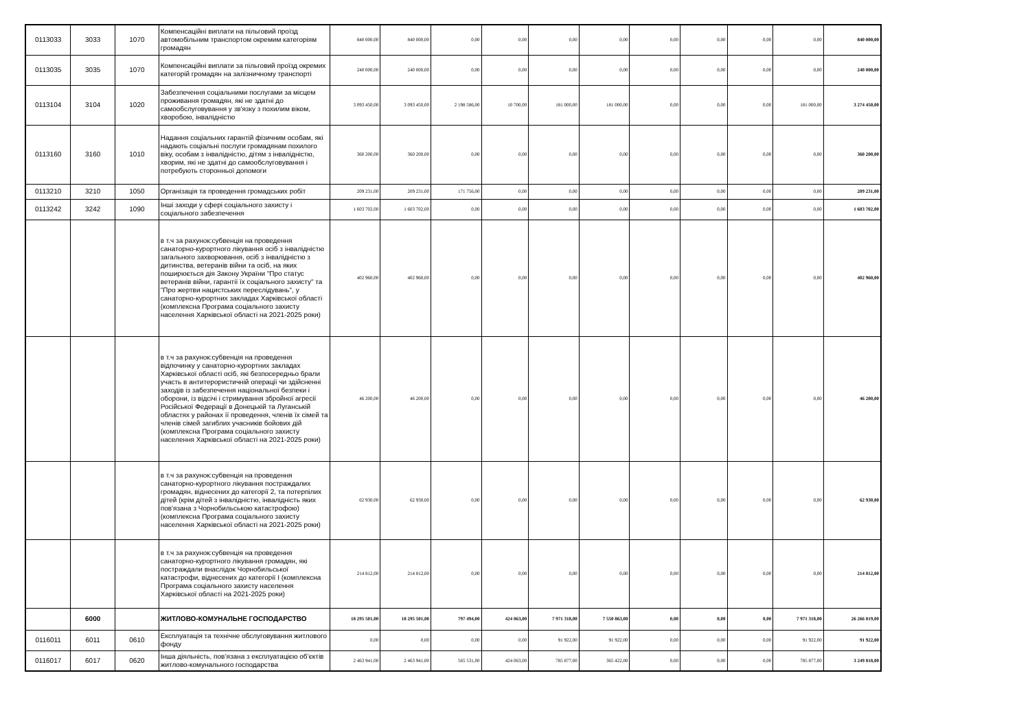| 0113033 | 3033 | 1070 | Компенсаційні виплати на пільговий проїзд автомобільним транспортом окремим категоріям громадян | 840 000,00 | 840 000,00 | 0,00 | 0,00 | 0,00 | 0,00 | 0,00 | 0,00 | 0,00 | 0,00 | 840 000,00 |
| 0113035 | 3035 | 1070 | Компенсаційні виплати за пільговий проїзд окремих категорій громадян на залізничному транспорті | 240 000,00 | 240 000,00 | 0,00 | 0,00 | 0,00 | 0,00 | 0,00 | 0,00 | 0,00 | 0,00 | 240 000,00 |
| 0113104 | 3104 | 1020 | Забезпечення соціальними послугами за місцем проживання громадян, які не здатні до самообслуговування у зв'язку з похилим віком, хворобою, інвалідністю | 3 093 450,00 | 3 093 450,00 | 2 198 586,00 | 10 700,00 | 181 000,00 | 181 000,00 | 0,00 | 0,00 | 0,00 | 181 000,00 | 3 274 450,00 |
| 0113160 | 3160 | 1010 | Надання соціальних гарантій фізичним особам, які надають соціальні послуги громадянам похилого віку, особам з інвалідністю, дітям з інвалідністю, хворим, які не здатні до самообслуговування і потребують сторонньої допомоги | 360 200,00 | 360 200,00 | 0,00 | 0,00 | 0,00 | 0,00 | 0,00 | 0,00 | 0,00 | 0,00 | 360 200,00 |
| 0113210 | 3210 | 1050 | Організація та проведення громадських робіт | 209 231,00 | 209 231,00 | 171 756,00 | 0,00 | 0,00 | 0,00 | 0,00 | 0,00 | 0,00 | 0,00 | 209 231,00 |
| 0113242 | 3242 | 1090 | Інші заходи у сфері соціального захисту і соціального забезпечення | 1 603 702,00 | 1 603 702,00 | 0,00 | 0,00 | 0,00 | 0,00 | 0,00 | 0,00 | 0,00 | 0,00 | 1 603 702,00 |
| | | | в т.ч за рахунок:субвенція на проведення санаторно-курортного лікування осіб з інвалідністю загального захворювання, осіб з інвалідністю з дитинства, ветеранів війни та осіб, на яких поширюється дія Закону України "Про статус ветеранів війни, гарантії їх соціального захисту" та "Про жертви нацистських переслідувань", у санаторно-курортних закладах Харківської області (комплексна Програма соціального захисту населення Харківської області на 2021-2025 роки) | 402 960,00 | 402 960,00 | 0,00 | 0,00 | 0,00 | 0,00 | 0,00 | 0,00 | 0,00 | 0,00 | 402 960,00 |
| | | | в т.ч за рахунок:субвенція на проведення відпочинку у санаторно-курортних закладах Харківської області осіб, які безпосередньо брали участь в антитерористичній операції чи здійсненні заходів із забезпечення національної безпеки і оборони, із відсічі і стримування збройної агресії Російської Федерації в Донецькій та Луганській областях у районах її проведення, членів їх сімей та членів сімей загиблих учасників бойових дій (комплексна Програма соціального захисту населення Харківської області на 2021-2025 роки) | 46 200,00 | 46 200,00 | 0,00 | 0,00 | 0,00 | 0,00 | 0,00 | 0,00 | 0,00 | 0,00 | 46 200,00 |
| | | | в т.ч за рахунок:субвенція на проведення санаторно-курортного лікування постраждалих громадян, віднесених до категорії 2, та потерпілих дітей (крім дітей з інвалідністю, інвалідність яких пов'язана з Чорнобильською катастрофою) (комплексна Програма соціального захисту населення Харківської області на 2021-2025 роки) | 62 930,00 | 62 930,00 | 0,00 | 0,00 | 0,00 | 0,00 | 0,00 | 0,00 | 0,00 | 0,00 | 62 930,00 |
| | | | в т.ч за рахунок:субвенція на проведення санаторно-курортного лікування громадян, які постраждали внаслідок Чорнобильської катастрофи, віднесених до категорії І (комплексна Програма соціального захисту населення Харківської області на 2021-2025 роки) | 214 812,00 | 214 812,00 | 0,00 | 0,00 | 0,00 | 0,00 | 0,00 | 0,00 | 0,00 | 0,00 | 214 812,00 |
| | 6000 | | ЖИТЛОВО-КОМУНАЛЬНЕ ГОСПОДАРСТВО | 18 295 501,00 | 18 295 501,00 | 797 494,00 | 424 063,00 | 7 971 318,00 | 7 550 863,00 | 0,00 | 0,00 | 0,00 | 7 971 318,00 | 26 266 819,00 |
| 0116011 | 6011 | 0610 | Експлуатація та технічне обслуговування житлового фонду | 0,00 | 0,00 | 0,00 | 0,00 | 91 922,00 | 91 922,00 | 0,00 | 0,00 | 0,00 | 91 922,00 | 91 922,00 |
| 0116017 | 6017 | 0620 | Інша діяльність, пов’язана з експлуатацією об’єктів житлово-комунального господарства | 2 463 941,00 | 2 463 941,00 | 565 531,00 | 424 063,00 | 785 877,00 | 365 422,00 | 0,00 | 0,00 | 0,00 | 785 877,00 | 3 249 818,00 |